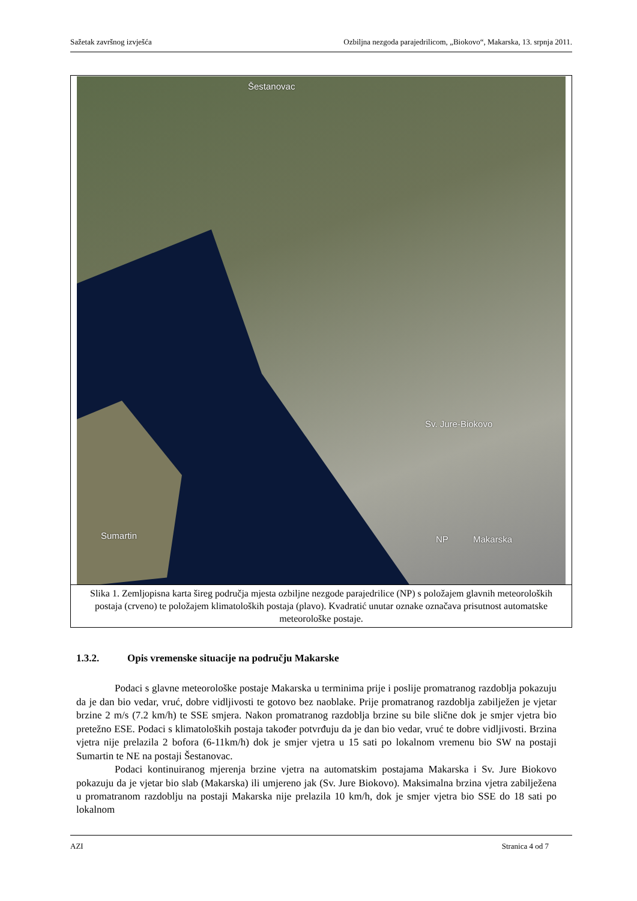Sažetak završnog izvješća Ozbiljna nezgoda parajedrilicom, „Biokovo“, Makarska, 13. srpnja 2011.
Šestanovac
Sv. Jure-Biokovo
Sumartin NP Makarska
Slika 1. Zemljopisna karta šireg područja mjesta ozbiljne nezgode parajedrilice (NP) s položajem glavnih meteoroloških postaja (crveno) te položajem klimatoloških postaja (plavo). Kvadratić unutar oznake označava prisutnost automatske meteorološke postaje.
1.3.2. Opis vremenske situacije na području Makarske
Podaci s glavne meteorološke postaje Makarska u terminima prije i poslije promatranog razdoblja pokazuju da je dan bio vedar, vruć, dobre vidljivosti te gotovo bez naoblake. Prije promatranog razdoblja zabilježen je vjetar brzine 2 m/s (7.2 km/h) te SSE smjera. Nakon promatranog razdoblja brzine su bile slične dok je smjer vjetra bio pretežno ESE. Podaci s klimatoloških postaja također potvrđuju da je dan bio vedar, vruć te dobre vidljivosti. Brzina vjetra nije prelazila 2 bofora (6-11km/h) dok je smjer vjetra u 15 sati po lokalnom vremenu bio SW na postaji Sumartin te NE na postaji Šestanovac.
Podaci kontinuiranog mjerenja brzine vjetra na automatskim postajama Makarska i Sv. Jure Biokovo pokazuju da je vjetar bio slab (Makarska) ili umjereno jak (Sv. Jure Biokovo). Maksimalna brzina vjetra zabilježena u promatranom razdoblju na postaji Makarska nije prelazila 10 km/h, dok je smjer vjetra bio SSE do 18 sati po lokalnom
AZI Stranica 4 od 7